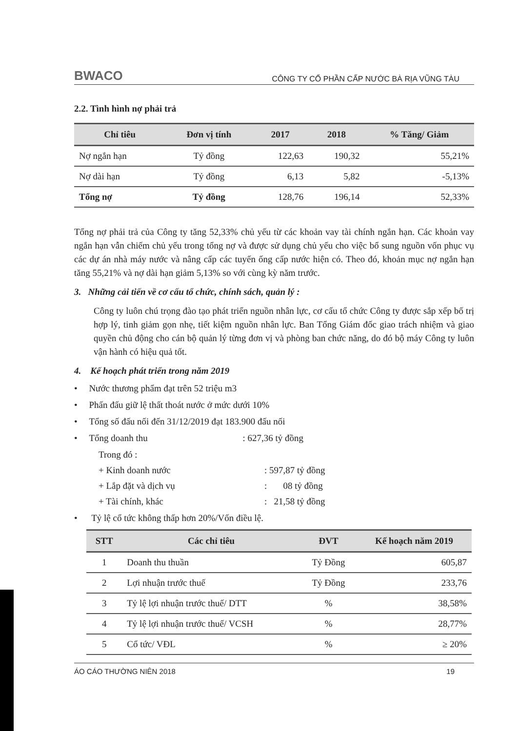BWACO CÔNG TY CỔ PHẦN CẤP NƯỚC BÀ RỊA VŨNG TÀU
2.2. Tình hình nợ phải trả
| Chỉ tiêu | Đơn vị tính | 2017 | 2018 | % Tăng/ Giảm |
| --- | --- | --- | --- | --- |
| Nợ ngắn hạn | Tỷ đồng | 122,63 | 190,32 | 55,21% |
| Nợ dài hạn | Tỷ đồng | 6,13 | 5,82 | -5,13% |
| Tổng nợ | Tỷ đồng | 128,76 | 196,14 | 52,33% |
Tổng nợ phải trả của Công ty tăng 52,33% chủ yếu từ các khoản vay tài chính ngắn hạn. Các khoản vay ngắn hạn vẫn chiếm chủ yếu trong tổng nợ và được sử dụng chủ yếu cho việc bổ sung nguồn vốn phục vụ các dự án nhà máy nước và nâng cấp các tuyến ống cấp nước hiện có. Theo đó, khoản mục nợ ngắn hạn tăng 55,21% và nợ dài hạn giảm 5,13% so với cùng kỳ năm trước.
3. Những cải tiến về cơ cấu tổ chức, chính sách, quản lý :
Công ty luôn chú trọng đào tạo phát triển nguồn nhân lực, cơ cấu tổ chức Công ty được sắp xếp bố trị hợp lý, tinh giảm gọn nhẹ, tiết kiệm nguồn nhân lực. Ban Tổng Giám đốc giao trách nhiệm và giao quyền chủ động cho cán bộ quản lý từng đơn vị và phòng ban chức năng, do đó bộ máy Công ty luôn vận hành có hiệu quả tốt.
4. Kế hoạch phát triển trong năm 2019
• Nước thương phẩm đạt trên 52 triệu m3
• Phấn đấu giữ lệ thất thoát nước ở mức dưới 10%
• Tổng số đấu nối đến 31/12/2019 đạt 183.900 đấu nối
• Tổng doanh thu : 627,36 tỷ đồng
Trong đó :
+ Kinh doanh nước: 597,87 tỷ đồng
+ Lắp đặt và dịch vụ: 08 tỷ đồng
+ Tài chính, khác: 21,58 tỷ đồng
• Tỷ lệ cổ tức không thấp hơn 20%/Vốn điều lệ.
| STT | Các chỉ tiêu | ĐVT | Kế hoạch năm 2019 |
| --- | --- | --- | --- |
| 1 | Doanh thu thuần | Tỷ Đồng | 605,87 |
| 2 | Lợi nhuận trước thuế | Tỷ Đồng | 233,76 |
| 3 | Tỷ lệ lợi nhuận trước thuế/ DTT | % | 38,58% |
| 4 | Tỷ lệ lợi nhuận trước thuế/ VCSH | % | 28,77% |
| 5 | Cổ tức/ VĐL | % | ≥ 20% |
ÁO CÁO THƯỜNG NIÊN 2018 19